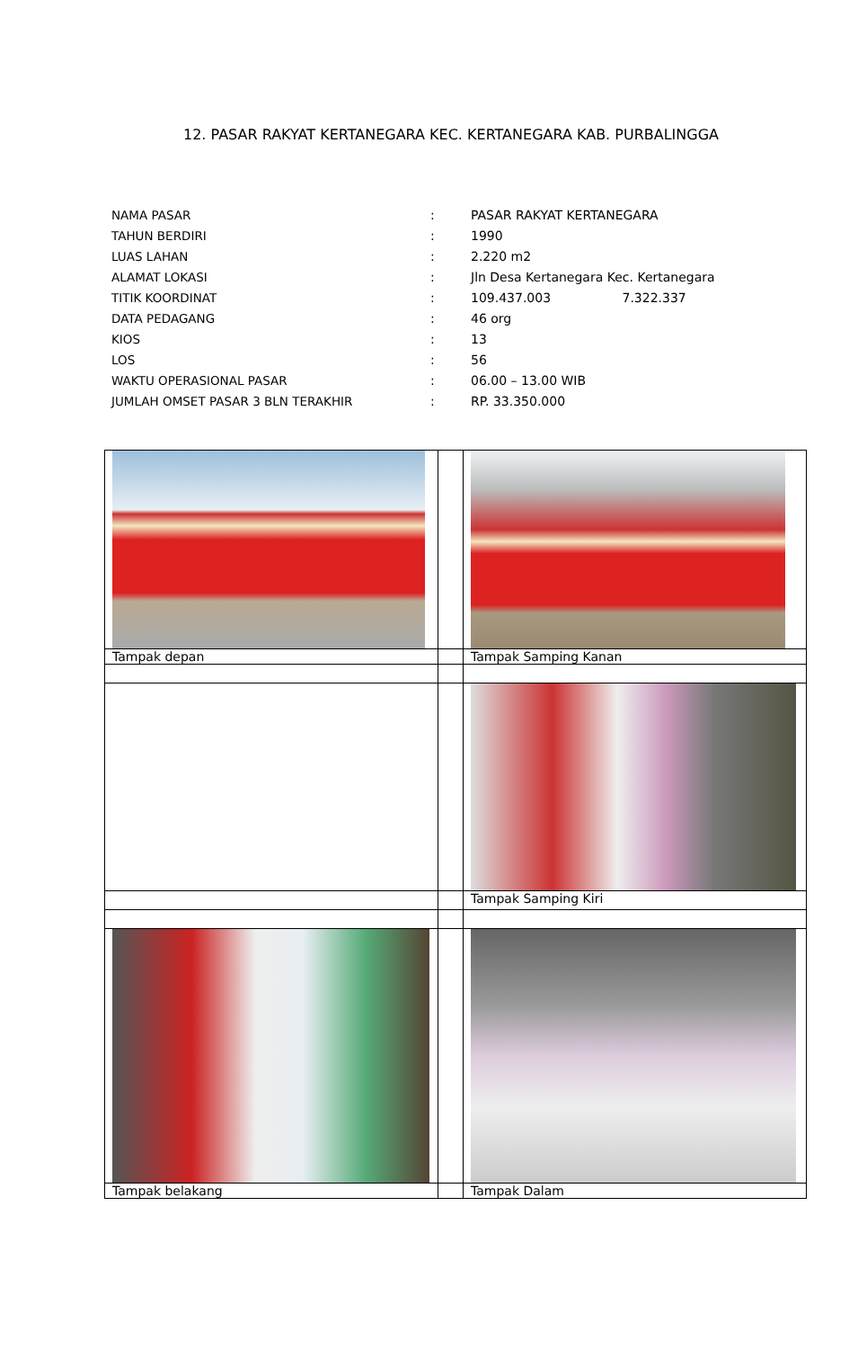12. PASAR RAKYAT KERTANEGARA KEC. KERTANEGARA KAB. PURBALINGGA
| NAMA PASAR | : | PASAR RAKYAT KERTANEGARA |
| TAHUN BERDIRI | : | 1990 |
| LUAS LAHAN | : | 2.220 m2 |
| ALAMAT LOKASI | : | Jln Desa Kertanegara Kec. Kertanegara |
| TITIK KOORDINAT | : | 109.437.003 7.322.337 |
| DATA PEDAGANG | : | 46 org |
| KIOS | : | 13 |
| LOS | : | 56 |
| WAKTU OPERASIONAL PASAR | : | 06.00 – 13.00 WIB |
| JUMLAH OMSET PASAR 3 BLN TERAKHIR | : | RP. 33.350.000 |
| Tampak depan | | Tampak Samping Kanan |
| | | Tampak Samping Kiri |
| Tampak belakang | | Tampak Dalam |